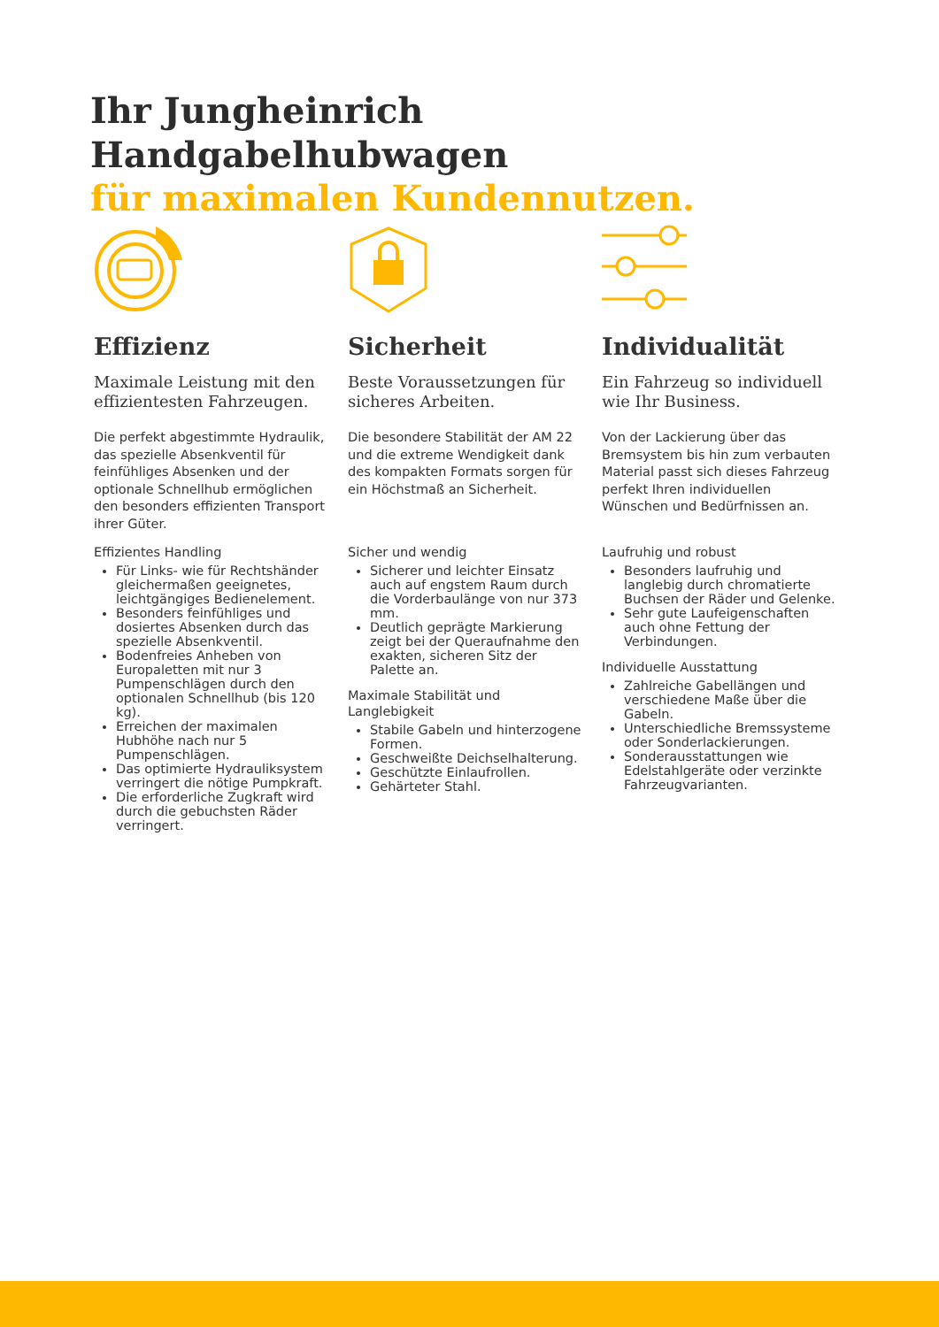Ihr Jungheinrich
Handgabelhubwagen
für maximalen Kundennutzen.
Effizienz
Maximale Leistung mit den effizientesten Fahrzeugen.
Die perfekt abgestimmte Hydraulik, das spezielle Absenkventil für feinfühliges Absenken und der optionale Schnellhub ermöglichen den besonders effizienten Transport ihrer Güter.
Effizientes Handling
Für Links- wie für Rechtshänder gleichermaßen geeignetes, leichtgängiges Bedienelement.
Besonders feinfühliges und dosiertes Absenken durch das spezielle Absenkventil.
Bodenfreies Anheben von Europaletten mit nur 3 Pumpenschlägen durch den optionalen Schnellhub (bis 120 kg).
Erreichen der maximalen Hubhöhe nach nur 5 Pumpenschlägen.
Das optimierte Hydrauliksystem verringert die nötige Pumpkraft.
Die erforderliche Zugkraft wird durch die gebuchsten Räder verringert.
Sicherheit
Beste Voraussetzungen für sicheres Arbeiten.
Die besondere Stabilität der AM 22 und die extreme Wendigkeit dank des kompakten Formats sorgen für ein Höchstmaß an Sicherheit.
Sicher und wendig
Sicherer und leichter Einsatz auch auf engstem Raum durch die Vorderbaulänge von nur 373 mm.
Deutlich geprägte Markierung zeigt bei der Queraufnahme den exakten, sicheren Sitz der Palette an.
Maximale Stabilität und Langlebigkeit
Stabile Gabeln und hinterzogene Formen.
Geschweißte Deichselhalterung.
Geschützte Einlaufrollen.
Gehärteter Stahl.
Individualität
Ein Fahrzeug so individuell wie Ihr Business.
Von der Lackierung über das Bremsystem bis hin zum verbauten Material passt sich dieses Fahrzeug perfekt Ihren individuellen Wünschen und Bedürfnissen an.
Laufruhig und robust
Besonders laufruhig und langlebig durch chromatierte Buchsen der Räder und Gelenke.
Sehr gute Laufeigenschaften auch ohne Fettung der Verbindungen.
Individuelle Ausstattung
Zahlreiche Gabellängen und verschiedene Maße über die Gabeln.
Unterschiedliche Bremssysteme oder Sonderlackierungen.
Sonderausstattungen wie Edelstahlgeräte oder verzinkte Fahrzeugvarianten.